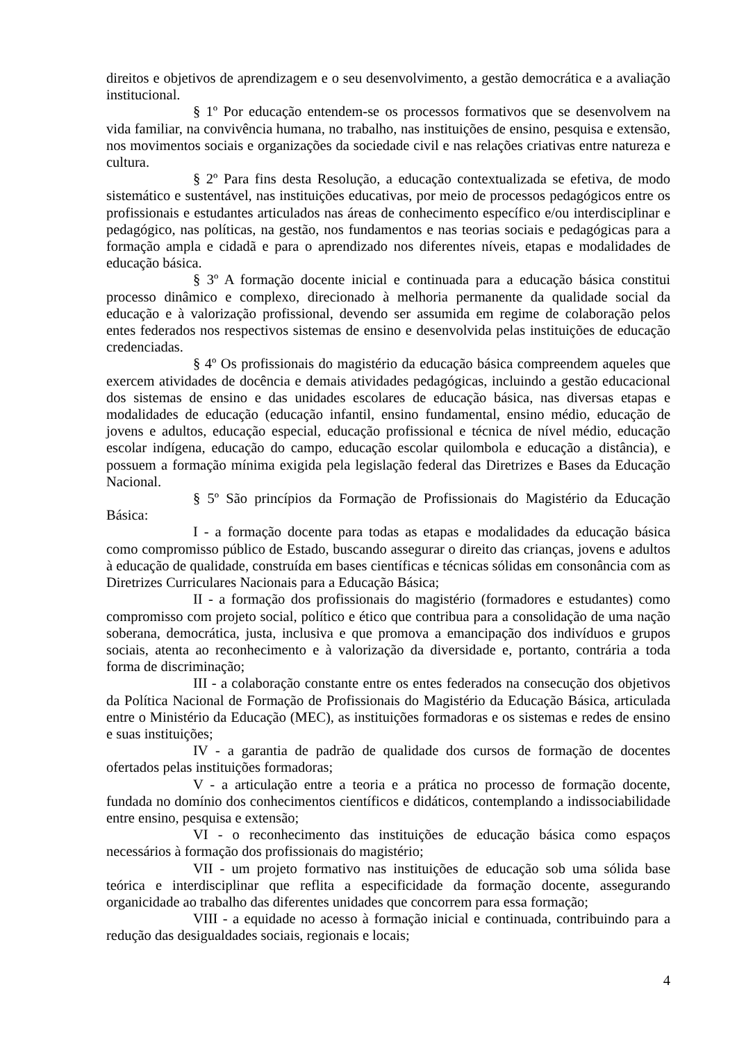direitos e objetivos de aprendizagem e o seu desenvolvimento, a gestão democrática e a avaliação institucional.
§ 1º Por educação entendem-se os processos formativos que se desenvolvem na vida familiar, na convivência humana, no trabalho, nas instituições de ensino, pesquisa e extensão, nos movimentos sociais e organizações da sociedade civil e nas relações criativas entre natureza e cultura.
§ 2º Para fins desta Resolução, a educação contextualizada se efetiva, de modo sistemático e sustentável, nas instituições educativas, por meio de processos pedagógicos entre os profissionais e estudantes articulados nas áreas de conhecimento específico e/ou interdisciplinar e pedagógico, nas políticas, na gestão, nos fundamentos e nas teorias sociais e pedagógicas para a formação ampla e cidadã e para o aprendizado nos diferentes níveis, etapas e modalidades de educação básica.
§ 3º A formação docente inicial e continuada para a educação básica constitui processo dinâmico e complexo, direcionado à melhoria permanente da qualidade social da educação e à valorização profissional, devendo ser assumida em regime de colaboração pelos entes federados nos respectivos sistemas de ensino e desenvolvida pelas instituições de educação credenciadas.
§ 4º Os profissionais do magistério da educação básica compreendem aqueles que exercem atividades de docência e demais atividades pedagógicas, incluindo a gestão educacional dos sistemas de ensino e das unidades escolares de educação básica, nas diversas etapas e modalidades de educação (educação infantil, ensino fundamental, ensino médio, educação de jovens e adultos, educação especial, educação profissional e técnica de nível médio, educação escolar indígena, educação do campo, educação escolar quilombola e educação a distância), e possuem a formação mínima exigida pela legislação federal das Diretrizes e Bases da Educação Nacional.
§ 5º São princípios da Formação de Profissionais do Magistério da Educação Básica:
I - a formação docente para todas as etapas e modalidades da educação básica como compromisso público de Estado, buscando assegurar o direito das crianças, jovens e adultos à educação de qualidade, construída em bases científicas e técnicas sólidas em consonância com as Diretrizes Curriculares Nacionais para a Educação Básica;
II - a formação dos profissionais do magistério (formadores e estudantes) como compromisso com projeto social, político e ético que contribua para a consolidação de uma nação soberana, democrática, justa, inclusiva e que promova a emancipação dos indivíduos e grupos sociais, atenta ao reconhecimento e à valorização da diversidade e, portanto, contrária a toda forma de discriminação;
III - a colaboração constante entre os entes federados na consecução dos objetivos da Política Nacional de Formação de Profissionais do Magistério da Educação Básica, articulada entre o Ministério da Educação (MEC), as instituições formadoras e os sistemas e redes de ensino e suas instituições;
IV - a garantia de padrão de qualidade dos cursos de formação de docentes ofertados pelas instituições formadoras;
V - a articulação entre a teoria e a prática no processo de formação docente, fundada no domínio dos conhecimentos científicos e didáticos, contemplando a indissociabilidade entre ensino, pesquisa e extensão;
VI - o reconhecimento das instituições de educação básica como espaços necessários à formação dos profissionais do magistério;
VII - um projeto formativo nas instituições de educação sob uma sólida base teórica e interdisciplinar que reflita a especificidade da formação docente, assegurando organicidade ao trabalho das diferentes unidades que concorrem para essa formação;
VIII - a equidade no acesso à formação inicial e continuada, contribuindo para a redução das desigualdades sociais, regionais e locais;
4